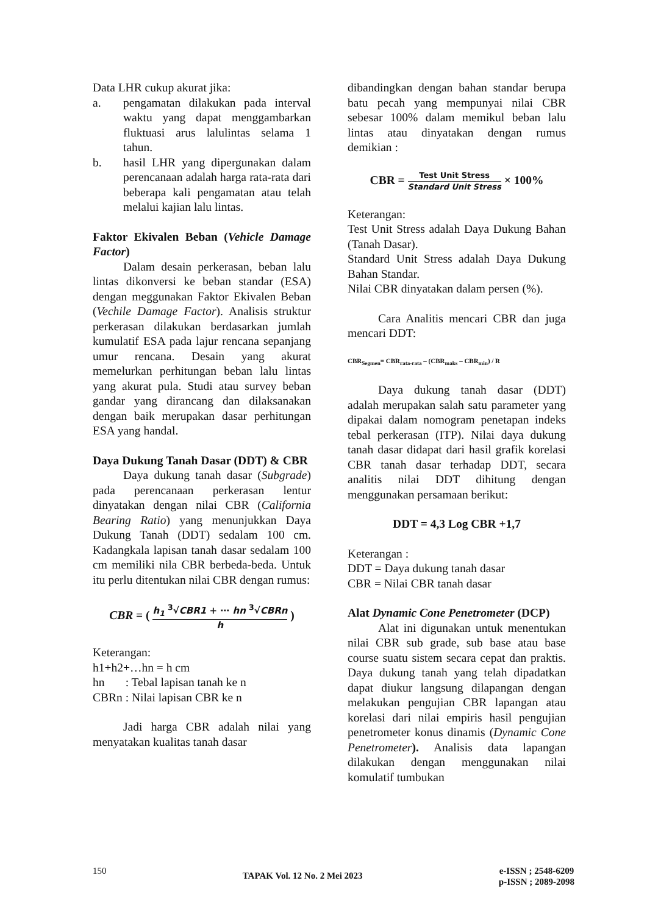Data LHR cukup akurat jika:
a. pengamatan dilakukan pada interval waktu yang dapat menggambarkan fluktuasi arus lalulintas selama 1 tahun.
b. hasil LHR yang dipergunakan dalam perencanaan adalah harga rata-rata dari beberapa kali pengamatan atau telah melalui kajian lalu lintas.
Faktor Ekivalen Beban (Vehicle Damage Factor)
Dalam desain perkerasan, beban lalu lintas dikonversi ke beban standar (ESA) dengan meggunakan Faktor Ekivalen Beban (Vechile Damage Factor). Analisis struktur perkerasan dilakukan berdasarkan jumlah kumulatif ESA pada lajur rencana sepanjang umur rencana. Desain yang akurat memelurkan perhitungan beban lalu lintas yang akurat pula. Studi atau survey beban gandar yang dirancang dan dilaksanakan dengan baik merupakan dasar perhitungan ESA yang handal.
Daya Dukung Tanah Dasar (DDT) & CBR
Daya dukung tanah dasar (Subgrade) pada perencanaan perkerasan lentur dinyatakan dengan nilai CBR (California Bearing Ratio) yang menunjukkan Daya Dukung Tanah (DDT) sedalam 100 cm. Kadangkala lapisan tanah dasar sedalam 100 cm memiliki nila CBR berbeda-beda. Untuk itu perlu ditentukan nilai CBR dengan rumus:
CBR = (
h<sub>1</sub> <sup>3</sup>√CBR1 + ⋯ hn <sup>3</sup>√CBRn
h
)
Keterangan:
h1+h2+…hn = h cm
hn : Tebal lapisan tanah ke n
CBRn : Nilai lapisan CBR ke n
Jadi harga CBR adalah nilai yang menyatakan kualitas tanah dasar
dibandingkan dengan bahan standar berupa batu pecah yang mempunyai nilai CBR sebesar 100% dalam memikul beban lalu lintas atau dinyatakan dengan rumus demikian :
CBR =
Test Unit Stress
Standard Unit Stress
× 100%
Keterangan:
Test Unit Stress adalah Daya Dukung Bahan (Tanah Dasar).
Standard Unit Stress adalah Daya Dukung Bahan Standar.
Nilai CBR dinyatakan dalam persen (%).
Cara Analitis mencari CBR dan juga mencari DDT:
CBR<sub>Segmen</sub>= CBR<sub>rata-rata</sub> – (CBR<sub>maks</sub> – CBR<sub>min</sub>) / R
Daya dukung tanah dasar (DDT) adalah merupakan salah satu parameter yang dipakai dalam nomogram penetapan indeks tebal perkerasan (ITP). Nilai daya dukung tanah dasar didapat dari hasil grafik korelasi CBR tanah dasar terhadap DDT, secara analitis nilai DDT dihitung dengan menggunakan persamaan berikut:
DDT = 4,3 Log CBR +1,7
Keterangan :
DDT = Daya dukung tanah dasar
CBR = Nilai CBR tanah dasar
Alat Dynamic Cone Penetrometer (DCP)
Alat ini digunakan untuk menentukan nilai CBR sub grade, sub base atau base course suatu sistem secara cepat dan praktis. Daya dukung tanah yang telah dipadatkan dapat diukur langsung dilapangan dengan melakukan pengujian CBR lapangan atau korelasi dari nilai empiris hasil pengujian penetrometer konus dinamis (Dynamic Cone Penetrometer). Analisis data lapangan dilakukan dengan menggunakan nilai komulatif tumbukan
150 TAPAK Vol. 12 No. 2 Mei 2023 e-ISSN ; 2548-6209
p-ISSN ; 2089-2098